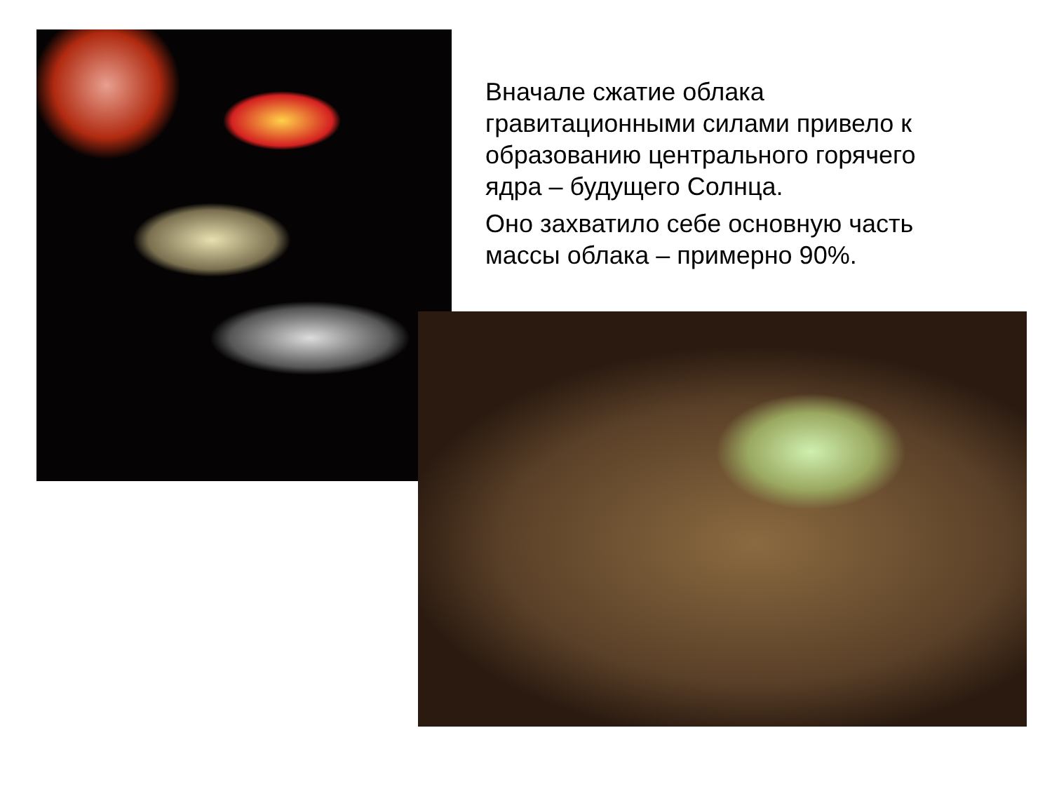Вначале сжатие облака гравитационными силами привело к образованию центрального горячего ядра – будущего Солнца.
Оно захватило себе основную часть массы облака – примерно 90%.